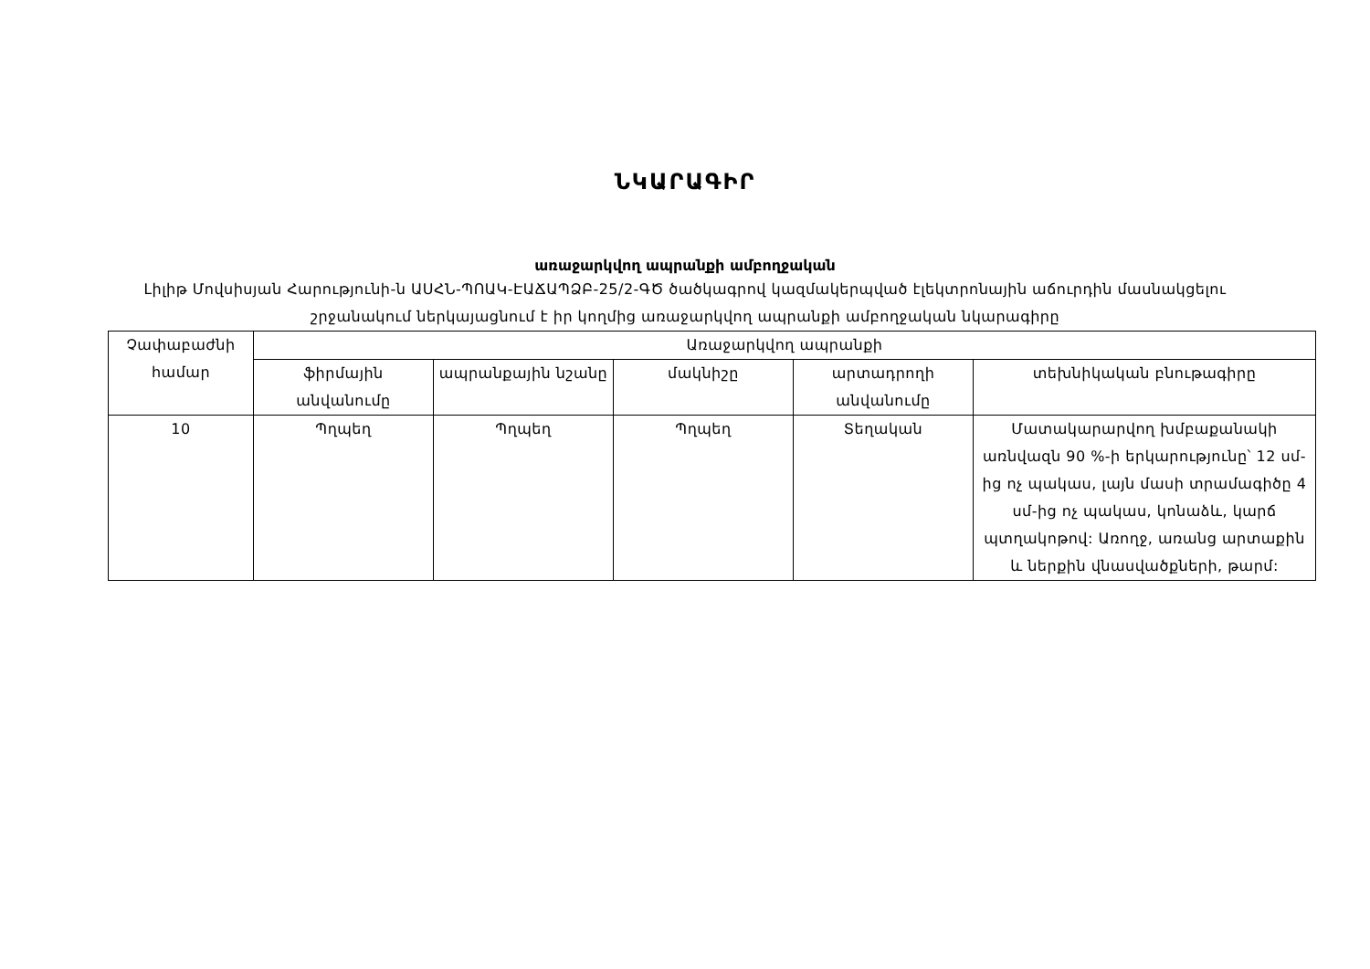ՆԿԱՐԱԳԻՐ
առաջարկվող ապրանքի ամբողջական
Լիլիթ Մովսիսյան Հարությունի-ն ԱՍՀՆ-ՊՈԱԿ-ԷԱՃԱՊՁԲ-25/2-ԳԾ ծածկագրով կազմակերպված էլեկտրոնային աճուրդին մասնակցելու շրջանակում ներկայացնում է իր կողմից առաջարկվող ապրանքի ամբողջական նկարագիրը
| Չափաբաժնի համար | Առաջարկվող ապրանքի | | | | |
| | ֆիրմային անվանումը | ապրանքային նշանը | մակնիշը | արտադրողի անվանումը | տեխնիկական բնութագիրը |
| 10 | Պղպեղ | Պղպեղ | Պղպեղ | Տեղական | Մատակարարվող խմբաքանակի առնվազն 90 %-ի երկարությունը՝ 12 սմ-ից ոչ պակաս, լայն մասի տրամագիծը 4 սմ-ից ոչ պակաս, կոնաձև, կարճ պտղակոթով: Առողջ, առանց արտաքին և ներքին վնասվածքների, թարմ: |